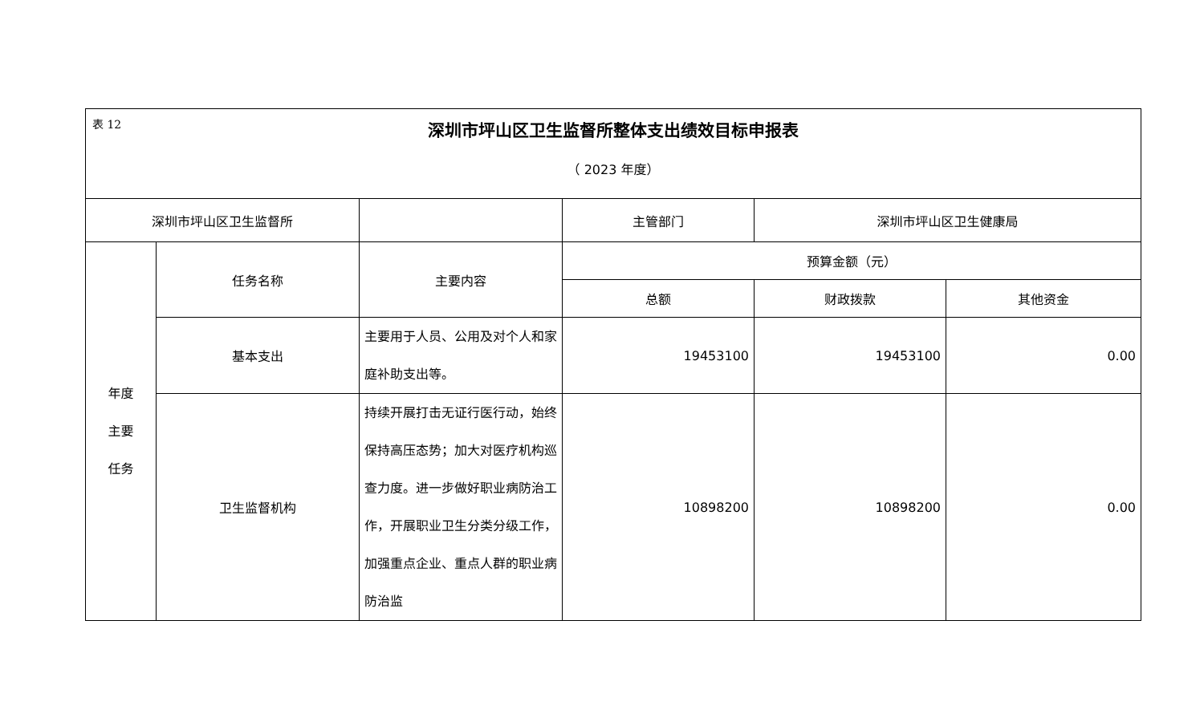| 表 12 深圳市坪山区卫生监督所整体支出绩效目标申报表 （ 2023 年度） | | | | | |
| 深圳市坪山区卫生监督所 | | | 主管部门 | 深圳市坪山区卫生健康局 | |
| 年度 主要 任务 | 任务名称 | 主要内容 | 预算金额（元） | | |
| | | | 总额 | 财政拨款 | 其他资金 |
| | 基本支出 | 主要用于人员、公用及对个人和家庭补助支出等。 | 19453100 | 19453100 | 0.00 |
| | 卫生监督机构 | 持续开展打击无证行医行动，始终保持高压态势；加大对医疗机构巡查力度。进一步做好职业病防治工作，开展职业卫生分类分级工作，加强重点企业、重点人群的职业病防治监 | 10898200 | 10898200 | 0.00 |